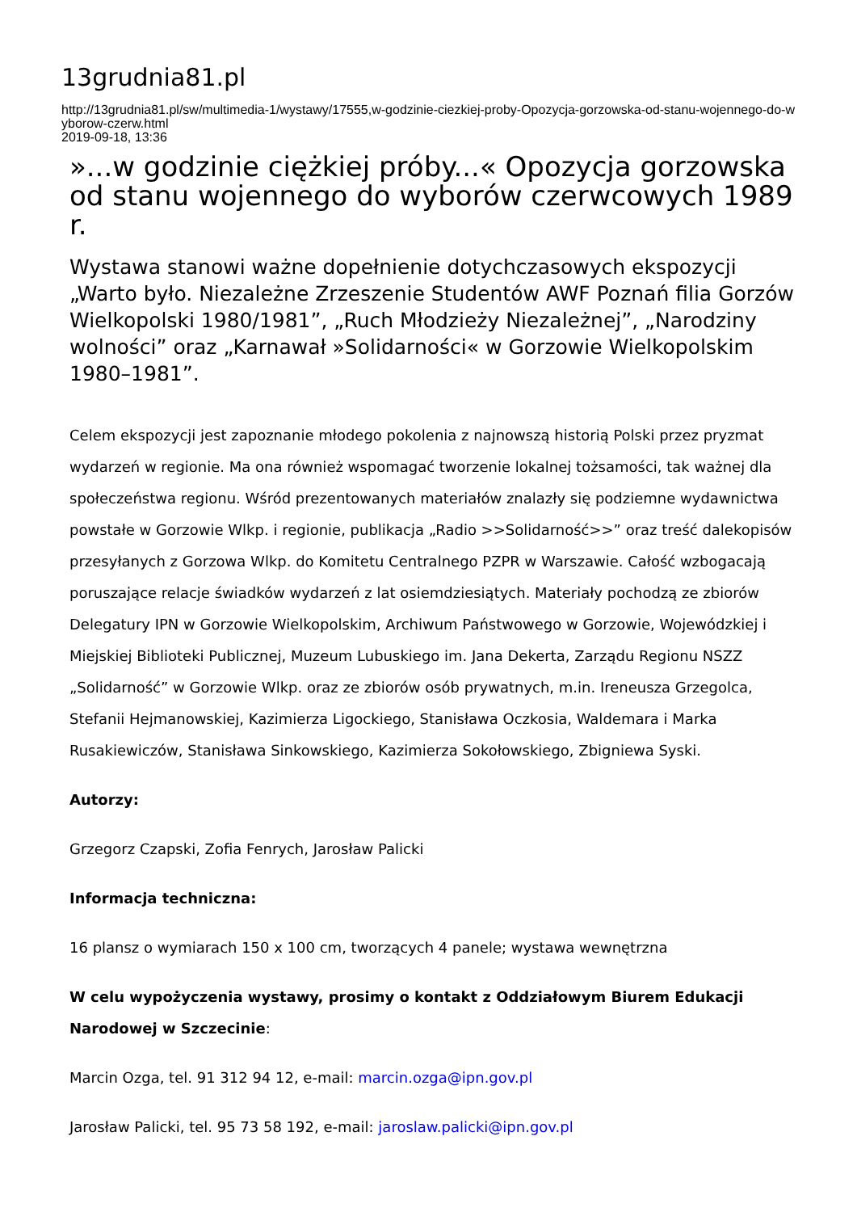13grudnia81.pl
http://13grudnia81.pl/sw/multimedia-1/wystawy/17555,w-godzinie-ciezkiej-proby-Opozycja-gorzowska-od-stanu-wojennego-do-wyborow-czerw.html
2019-09-18, 13:36
»...w godzinie ciężkiej próby...« Opozycja gorzowska od stanu wojennego do wyborów czerwcowych 1989 r.
Wystawa stanowi ważne dopełnienie dotychczasowych ekspozycji „Warto było. Niezależne Zrzeszenie Studentów AWF Poznań filia Gorzów Wielkopolski 1980/1981”, „Ruch Młodzieży Niezależnej”, „Narodziny wolności” oraz „Karnawał »Solidarności« w Gorzowie Wielkopolskim 1980–1981”.
Celem ekspozycji jest zapoznanie młodego pokolenia z najnowszą historią Polski przez pryzmat wydarzeń w regionie. Ma ona również wspomagać tworzenie lokalnej tożsamości, tak ważnej dla społeczeństwa regionu. Wśród prezentowanych materiałów znalazły się podziemne wydawnictwa powstałe w Gorzowie Wlkp. i regionie, publikacja „Radio >>Solidarność>>” oraz treść dalekopisów przesyłanych z Gorzowa Wlkp. do Komitetu Centralnego PZPR w Warszawie. Całość wzbogacają poruszające relacje świadków wydarzeń z lat osiemdziesiątych. Materiały pochodzą ze zbiorów Delegatury IPN w Gorzowie Wielkopolskim, Archiwum Państwowego w Gorzowie, Wojewódzkiej i Miejskiej Biblioteki Publicznej, Muzeum Lubuskiego im. Jana Dekerta, Zarządu Regionu NSZZ „Solidarność” w Gorzowie Wlkp. oraz ze zbiorów osób prywatnych, m.in. Ireneusza Grzegolca, Stefanii Hejmanowskiej, Kazimierza Ligockiego, Stanisława Oczkosia, Waldemara i Marka Rusakiewiczów, Stanisława Sinkowskiego, Kazimierza Sokołowskiego, Zbigniewa Syski.
Autorzy:
Grzegorz Czapski, Zofia Fenrych, Jarosław Palicki
Informacja techniczna:
16 plansz o wymiarach 150 x 100 cm, tworzących 4 panele; wystawa wewnętrzna
W celu wypożyczenia wystawy, prosimy o kontakt z Oddziałowym Biurem Edukacji Narodowej w Szczecinie:
Marcin Ozga, tel. 91 312 94 12, e-mail: marcin.ozga@ipn.gov.pl
Jarosław Palicki, tel. 95 73 58 192, e-mail: jaroslaw.palicki@ipn.gov.pl